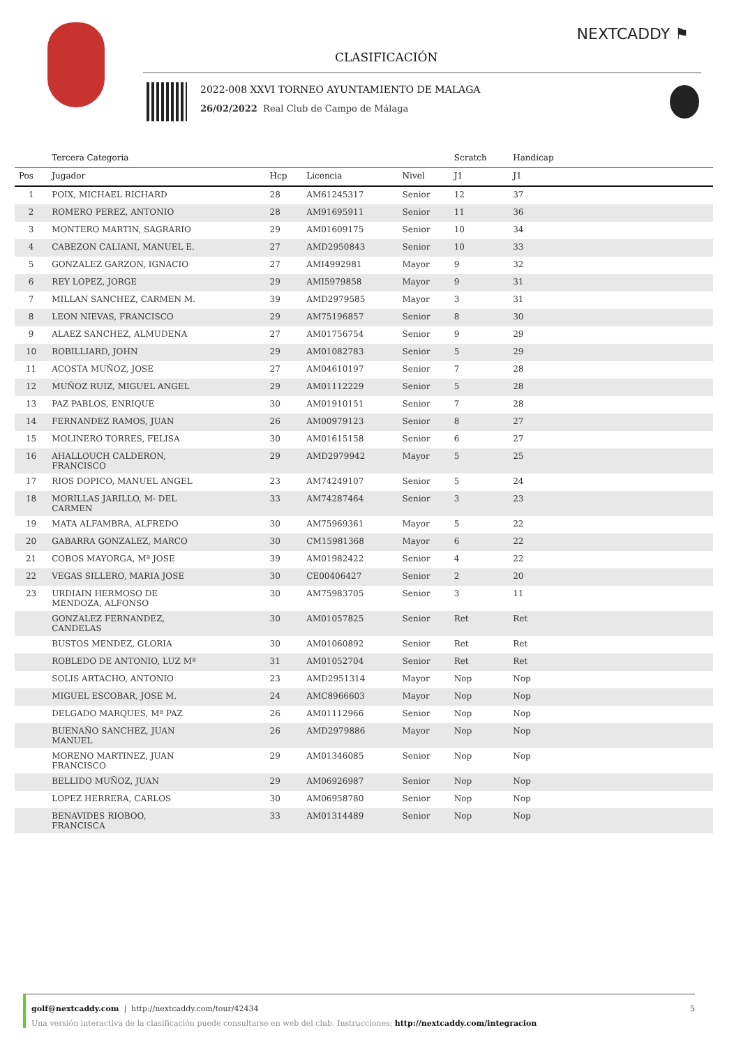NEXTCADDY ⚑
CLASIFICACIÓN
2022-008 XXVI TORNEO AYUNTAMIENTO DE MALAGA
26/02/2022 Real Club de Campo de Málaga
| | Tercera Categoria | | | | Scratch | Handicap | |
| --- | --- | --- | --- | --- | --- | --- | --- |
| Pos | Jugador | Hcp | Licencia | Nivel | J1 | J1 | |
| 1 | POIX, MICHAEL RICHARD | 28 | AM61245317 | Senior | 12 | 37 | |
| 2 | ROMERO PEREZ, ANTONIO | 28 | AM91695911 | Senior | 11 | 36 | |
| 3 | MONTERO MARTIN, SAGRARIO | 29 | AM01609175 | Senior | 10 | 34 | |
| 4 | CABEZON CALIANI, MANUEL E. | 27 | AMD2950843 | Senior | 10 | 33 | |
| 5 | GONZALEZ GARZON, IGNACIO | 27 | AMI4992981 | Mayor | 9 | 32 | |
| 6 | REY LOPEZ, JORGE | 29 | AMI5979858 | Mayor | 9 | 31 | |
| 7 | MILLAN SANCHEZ, CARMEN M. | 39 | AMD2979585 | Mayor | 3 | 31 | |
| 8 | LEON NIEVAS, FRANCISCO | 29 | AM75196857 | Senior | 8 | 30 | |
| 9 | ALAEZ SANCHEZ, ALMUDENA | 27 | AM01756754 | Senior | 9 | 29 | |
| 10 | ROBILLIARD, JOHN | 29 | AM01082783 | Senior | 5 | 29 | |
| 11 | ACOSTA MUÑOZ, JOSE | 27 | AM04610197 | Senior | 7 | 28 | |
| 12 | MUÑOZ RUIZ, MIGUEL ANGEL | 29 | AM01112229 | Senior | 5 | 28 | |
| 13 | PAZ PABLOS, ENRIQUE | 30 | AM01910151 | Senior | 7 | 28 | |
| 14 | FERNANDEZ RAMOS, JUAN | 26 | AM00979123 | Senior | 8 | 27 | |
| 15 | MOLINERO TORRES, FELISA | 30 | AM01615158 | Senior | 6 | 27 | |
| 16 | AHALLOUCH CALDERON, FRANCISCO | 29 | AMD2979942 | Mayor | 5 | 25 | |
| 17 | RIOS DOPICO, MANUEL ANGEL | 23 | AM74249107 | Senior | 5 | 24 | |
| 18 | MORILLAS JARILLO, M- DEL CARMEN | 33 | AM74287464 | Senior | 3 | 23 | |
| 19 | MATA ALFAMBRA, ALFREDO | 30 | AM75969361 | Mayor | 5 | 22 | |
| 20 | GABARRA GONZALEZ, MARCO | 30 | CM15981368 | Mayor | 6 | 22 | |
| 21 | COBOS MAYORGA, Mª JOSE | 39 | AM01982422 | Senior | 4 | 22 | |
| 22 | VEGAS SILLERO, MARIA JOSE | 30 | CE00406427 | Senior | 2 | 20 | |
| 23 | URDIAIN HERMOSO DE MENDOZA, ALFONSO | 30 | AM75983705 | Senior | 3 | 11 | |
| | GONZALEZ FERNANDEZ, CANDELAS | 30 | AM01057825 | Senior | Ret | Ret | |
| | BUSTOS MENDEZ, GLORIA | 30 | AM01060892 | Senior | Ret | Ret | |
| | ROBLEDO DE ANTONIO, LUZ Mª | 31 | AM01052704 | Senior | Ret | Ret | |
| | SOLIS ARTACHO, ANTONIO | 23 | AMD2951314 | Mayor | Nop | Nop | |
| | MIGUEL ESCOBAR, JOSE M. | 24 | AMC8966603 | Mayor | Nop | Nop | |
| | DELGADO MARQUES, Mª PAZ | 26 | AM01112966 | Senior | Nop | Nop | |
| | BUENAÑO SANCHEZ, JUAN MANUEL | 26 | AMD2979886 | Mayor | Nop | Nop | |
| | MORENO MARTINEZ, JUAN FRANCISCO | 29 | AM01346085 | Senior | Nop | Nop | |
| | BELLIDO MUÑOZ, JUAN | 29 | AM06926987 | Senior | Nop | Nop | |
| | LOPEZ HERRERA, CARLOS | 30 | AM06958780 | Senior | Nop | Nop | |
| | BENAVIDES RIOBOO, FRANCISCA | 33 | AM01314489 | Senior | Nop | Nop | |
golf@nextcaddy.com | http://nextcaddy.com/tour/42434 5
Una versión interactiva de la clasificación puede consultarse en web del club. Instrucciones: http://nextcaddy.com/integracion